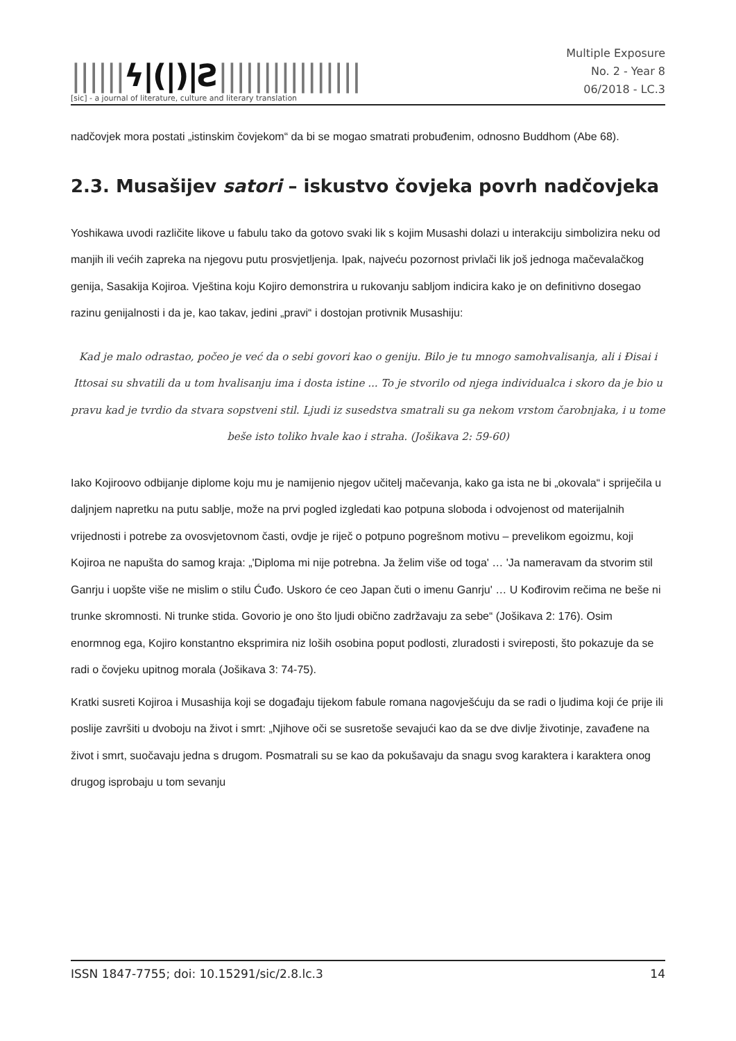||||||ϟ|(|)|Ƨ||||||||||||||||
[sic] - a journal of literature, culture and literary translation
Multiple Exposure
No. 2 - Year 8
06/2018 - LC.3
nadčovjek mora postati „istinskim čovjekom“ da bi se mogao smatrati probuđenim, odnosno Buddhom (Abe 68).
2.3. Musašijev satori – iskustvo čovjeka povrh nadčovjeka
Yoshikawa uvodi različite likove u fabulu tako da gotovo svaki lik s kojim Musashi dolazi u interakciju simbolizira neku od manjih ili većih zapreka na njegovu putu prosvjetljenja. Ipak, najveću pozornost privlači lik još jednoga mačevalačkog genija, Sasakija Kojiroa. Vještina koju Kojiro demonstrira u rukovanju sabljom indicira kako je on definitivno dosegao razinu genijalnosti i da je, kao takav, jedini „pravi“ i dostojan protivnik Musashiju:
Kad je malo odrastao, počeo je već da o sebi govori kao o geniju. Bilo je tu mnogo samohvalisanja, ali i Đisai i Ittosai su shvatili da u tom hvalisanju ima i dosta istine ... To je stvorilo od njega individualca i skoro da je bio u pravu kad je tvrdio da stvara sopstveni stil. Ljudi iz susedstva smatrali su ga nekom vrstom čarobnjaka, i u tome beše isto toliko hvale kao i straha. (Jošikava 2: 59-60)
Iako Kojiroovo odbijanje diplome koju mu je namijenio njegov učitelj mačevanja, kako ga ista ne bi „okovala“ i spriječila u daljnjem napretku na putu sablje, može na prvi pogled izgledati kao potpuna sloboda i odvojenost od materijalnih vrijednosti i potrebe za ovosvjetovnom časti, ovdje je riječ o potpuno pogrešnom motivu – prevelikom egoizmu, koji Kojiroa ne napušta do samog kraja: „'Diploma mi nije potrebna. Ja želim više od toga' … 'Ja nameravam da stvorim stil Ganrju i uopšte više ne mislim o stilu Ćuđo. Uskoro će ceo Japan čuti o imenu Ganrju' … U Kođirovim rečima ne beše ni trunke skromnosti. Ni trunke stida. Govorio je ono što ljudi obično zadržavaju za sebe“ (Jošikava 2: 176). Osim enormnog ega, Kojiro konstantno eksprimira niz loših osobina poput podlosti, zluradosti i svireposti, što pokazuje da se radi o čovjeku upitnog morala (Jošikava 3: 74-75).
Kratki susreti Kojiroa i Musashija koji se događaju tijekom fabule romana nagovješćuju da se radi o ljudima koji će prije ili poslije završiti u dvoboju na život i smrt: „Njihove oči se susretoše sevajući kao da se dve divlje životinje, zavađene na život i smrt, suočavaju jedna s drugom. Posmatrali su se kao da pokušavaju da snagu svog karaktera i karaktera onog drugog isprobaju u tom sevanju
ISSN 1847-7755; doi: 10.15291/sic/2.8.lc.3 14